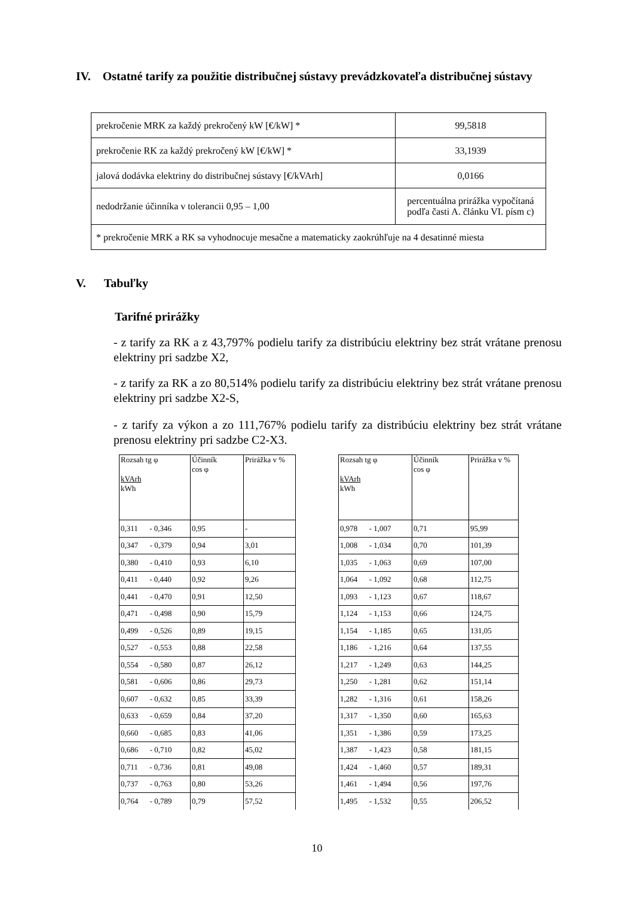IV. Ostatné tarify za použitie distribučnej sústavy prevádzkovateľa distribučnej sústavy
| prekročenie MRK za každý prekročený kW [€/kW] * | 99,5818 |
| prekročenie RK za každý prekročený kW [€/kW] * | 33,1939 |
| jalová dodávka elektriny do distribučnej sústavy [€/kVArh] | 0,0166 |
| nedodržanie účinníka v tolerancii 0,95 – 1,00 | percentuálna prirážka vypočítaná podľa časti A. článku VI. písm c) |
| * prekročenie MRK a RK sa vyhodnocuje mesačne a matematicky zaokrúhľuje na 4 desatinné miesta | |
V. Tabuľky
Tarifné prirážky
- z tarify za RK a z 43,797% podielu tarify za distribúciu elektriny bez strát vrátane prenosu elektriny pri sadzbe X2,
- z tarify za RK a zo 80,514% podielu tarify za distribúciu elektriny bez strát vrátane prenosu elektriny pri sadzbe X2-S,
- z tarify za výkon a zo 111,767% podielu tarify za distribúciu elektriny bez strát vrátane prenosu elektriny pri sadzbe C2-X3.
| Rozsah tg φ kVArh kWh | Účinník cos φ | Prirážka v % |
| --- | --- | --- |
| 0,311 - 0,346 | 0,95 | - |
| 0,347 - 0,379 | 0,94 | 3,01 |
| 0,380 - 0,410 | 0,93 | 6,10 |
| 0,411 - 0,440 | 0,92 | 9,26 |
| 0,441 - 0,470 | 0,91 | 12,50 |
| 0,471 - 0,498 | 0,90 | 15,79 |
| 0,499 - 0,526 | 0,89 | 19,15 |
| 0,527 - 0,553 | 0,88 | 22,58 |
| 0,554 - 0,580 | 0,87 | 26,12 |
| 0,581 - 0,606 | 0,86 | 29,73 |
| 0,607 - 0,632 | 0,85 | 33,39 |
| 0,633 - 0,659 | 0,84 | 37,20 |
| 0,660 - 0,685 | 0,83 | 41,06 |
| 0,686 - 0,710 | 0,82 | 45,02 |
| 0,711 - 0,736 | 0,81 | 49,08 |
| 0,737 - 0,763 | 0,80 | 53,26 |
| 0,764 - 0,789 | 0,79 | 57,52 |
| Rozsah tg φ kVArh kWh | Účinník cos φ | Prirážka v % |
| --- | --- | --- |
| 0,978 - 1,007 | 0,71 | 95,99 |
| 1,008 - 1,034 | 0,70 | 101,39 |
| 1,035 - 1,063 | 0,69 | 107,00 |
| 1,064 - 1,092 | 0,68 | 112,75 |
| 1,093 - 1,123 | 0,67 | 118,67 |
| 1,124 - 1,153 | 0,66 | 124,75 |
| 1,154 - 1,185 | 0,65 | 131,05 |
| 1,186 - 1,216 | 0,64 | 137,55 |
| 1,217 - 1,249 | 0,63 | 144,25 |
| 1,250 - 1,281 | 0,62 | 151,14 |
| 1,282 - 1,316 | 0,61 | 158,26 |
| 1,317 - 1,350 | 0,60 | 165,63 |
| 1,351 - 1,386 | 0,59 | 173,25 |
| 1,387 - 1,423 | 0,58 | 181,15 |
| 1,424 - 1,460 | 0,57 | 189,31 |
| 1,461 - 1,494 | 0,56 | 197,76 |
| 1,495 - 1,532 | 0,55 | 206,52 |
10